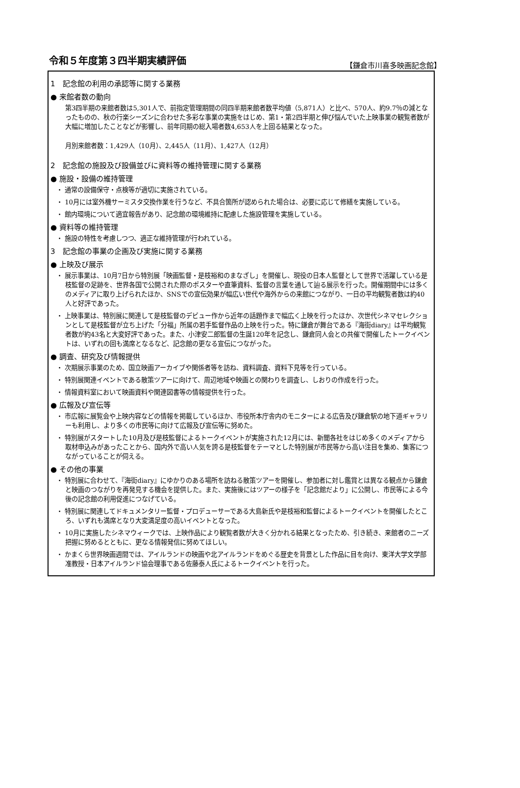令和５年度第３四半期実績評価 【鎌倉市川喜多映画記念館】
1　記念館の利用の承認等に関する業務
● 来館者数の動向
第3四半期の来館者数は5,301人で、前指定管理期間の同四半期来館者数平均値（5,871人）と比べ、570人、約9.7％の減となったものの、秋の行楽シーズンに合わせた多彩な事業の実施をはじめ、第1・第2四半期と伸び悩んでいた上映事業の観覧者数が大幅に増加したことなどが影響し、前年同期の総入場者数4,653人を上回る結果となった。
月別来館者数：1,429人（10月）、2,445人（11月）、1,427人（12月）
2　記念館の施設及び設備並びに資料等の維持管理に関する業務
● 施設・設備の維持管理
・ 通常の設備保守・点検等が適切に実施されている。
・ 10月には室外機サーミスタ交換作業を行うなど、不具合箇所が認められた場合は、必要に応じて修繕を実施している。
・ 館内環境について適宜報告があり、記念館の環境維持に配慮した施設管理を実施している。
● 資料等の維持管理
・ 施設の特性を考慮しつつ、適正な維持管理が行われている。
3　記念館の事業の企画及び実施に関する業務
● 上映及び展示
・ 展示事業は、10月7日から特別展「映画監督・是枝裕和のまなざし」を開催し、現役の日本人監督として世界で活躍している是枝監督の足跡を、世界各国で公開された際のポスターや直筆資料、監督の言葉を通して辿る展示を行った。開催期間中には多くのメディアに取り上げられたほか、SNSでの宣伝効果が幅広い世代や海外からの来館につながり、一日の平均観覧者数は約40人と好評であった。
・ 上映事業は、特別展に関連して是枝監督のデビュー作から近年の話題作まで幅広く上映を行ったほか、次世代シネマセレクションとして是枝監督が立ち上げた「分福」所属の若手監督作品の上映を行った。特に鎌倉が舞台である『海街diary』は平均観覧者数が約43名と大変好評であった。また、小津安二郎監督の生誕120年を記念し、鎌倉同人会との共催で開催したトークイベントは、いずれの回も満席となるなど、記念館の更なる宣伝につながった。
● 調査、研究及び情報提供
・ 次期展示事業のため、国立映画アーカイブや関係者等を訪ね、資料調査、資料下見等を行っている。
・ 特別展関連イベントである散策ツアーに向けて、周辺地域や映画との関わりを調査し、しおりの作成を行った。
・ 情報資料室において映画資料や関連図書等の情報提供を行った。
● 広報及び宣伝等
・ 市広報に展覧会や上映内容などの情報を掲載しているほか、市役所本庁舎内のモニターによる広告及び鎌倉駅の地下道ギャラリーも利用し、より多くの市民等に向けて広報及び宣伝等に努めた。
・ 特別展がスタートした10月及び是枝監督によるトークイベントが実施された12月には、新聞各社をはじめ多くのメディアから取材申込みがあったことから、国内外で高い人気を誇る是枝監督をテーマとした特別展が市民等から高い注目を集め、集客につながっていることが伺える。
● その他の事業
・ 特別展に合わせて、『海街diary』にゆかりのある場所を訪ねる散策ツアーを開催し、参加者に対し鑑賞とは異なる観点から鎌倉と映画のつながりを再発見する機会を提供した。また、実施後にはツアーの様子を「記念館だより」に公開し、市民等による今後の記念館の利用促進につなげている。
・ 特別展に関連してドキュメンタリー監督・プロデューサーである大島新氏や是枝裕和監督によるトークイベントを開催したところ、いずれも満席となり大変満足度の高いイベントとなった。
・ 10月に実施したシネマウィークでは、上映作品により観覧者数が大きく分かれる結果となったため、引き続き、来館者のニーズ把握に努めるとともに、更なる情報発信に努めてほしい。
・ かまくら世界映画週間では、アイルランドの映画や北アイルランドをめぐる歴史を背景とした作品に目を向け、東洋大学文学部准教授・日本アイルランド協会理事である佐藤泰人氏によるトークイベントを行った。